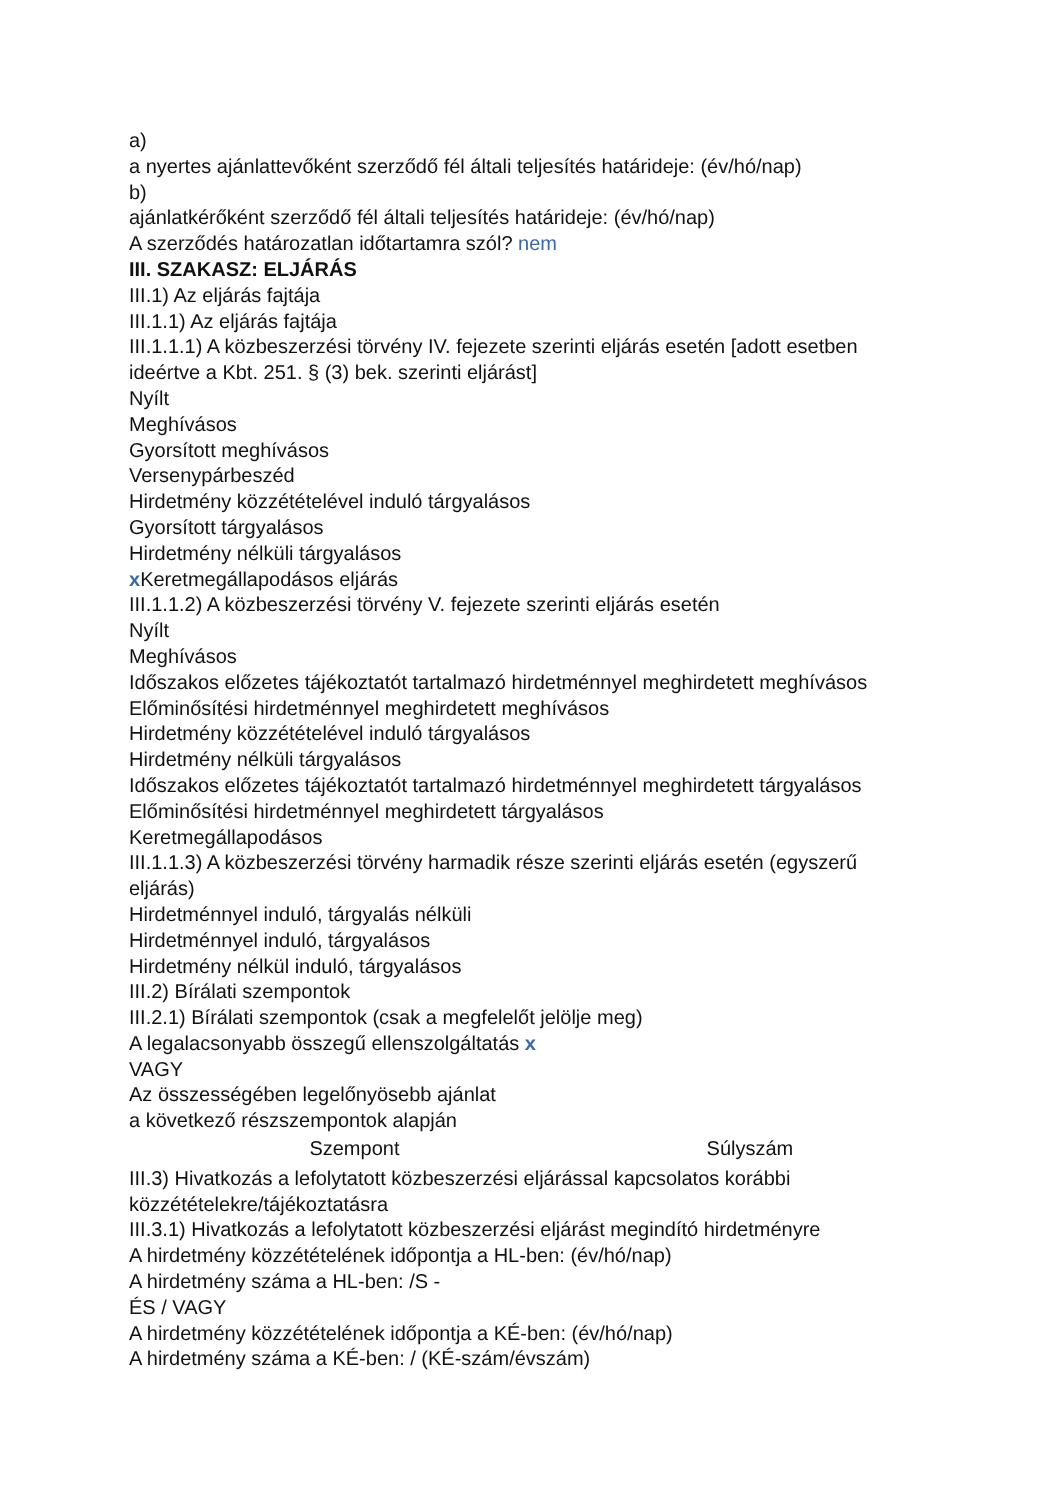a)
a nyertes ajánlattevőként szerződő fél általi teljesítés határideje: (év/hó/nap)
b)
ajánlatkérőként szerződő fél általi teljesítés határideje: (év/hó/nap)
A szerződés határozatlan időtartamra szól? nem
III. SZAKASZ: ELJÁRÁS
III.1) Az eljárás fajtája
III.1.1) Az eljárás fajtája
III.1.1.1) A közbeszerzési törvény IV. fejezete szerinti eljárás esetén [adott esetben ideértve a Kbt. 251. § (3) bek. szerinti eljárást]
Nyílt
Meghívásos
Gyorsított meghívásos
Versenypárbeszéd
Hirdetmény közzétételével induló tárgyalásos
Gyorsított tárgyalásos
Hirdetmény nélküli tárgyalásos
x Keretmegállapodásos eljárás
III.1.1.2) A közbeszerzési törvény V. fejezete szerinti eljárás esetén
Nyílt
Meghívásos
Időszakos előzetes tájékoztatót tartalmazó hirdetménnyel meghirdetett meghívásos
Előminősítési hirdetménnyel meghirdetett meghívásos
Hirdetmény közzétételével induló tárgyalásos
Hirdetmény nélküli tárgyalásos
Időszakos előzetes tájékoztatót tartalmazó hirdetménnyel meghirdetett tárgyalásos
Előminősítési hirdetménnyel meghirdetett tárgyalásos
Keretmegállapodásos
III.1.1.3) A közbeszerzési törvény harmadik része szerinti eljárás esetén (egyszerű eljárás)
Hirdetménnyel induló, tárgyalás nélküli
Hirdetménnyel induló, tárgyalásos
Hirdetmény nélkül induló, tárgyalásos
III.2) Bírálati szempontok
III.2.1) Bírálati szempontok (csak a megfelelőt jelölje meg)
A legalacsonyabb összegű ellenszolgáltatás x
VAGY
Az összességében legelőnyösebb ajánlat
a következő részszempontok alapján
| Szempont | Súlyszám |
| --- | --- |
III.3) Hivatkozás a lefolytatott közbeszerzési eljárással kapcsolatos korábbi közzétételekre/tájékoztatásra
III.3.1) Hivatkozás a lefolytatott közbeszerzési eljárást megindító hirdetményre
A hirdetmény közzétételének időpontja a HL-ben: (év/hó/nap)
A hirdetmény száma a HL-ben: /S -
ÉS / VAGY
A hirdetmény közzétételének időpontja a KÉ-ben: (év/hó/nap)
A hirdetmény száma a KÉ-ben: / (KÉ-szám/évszám)